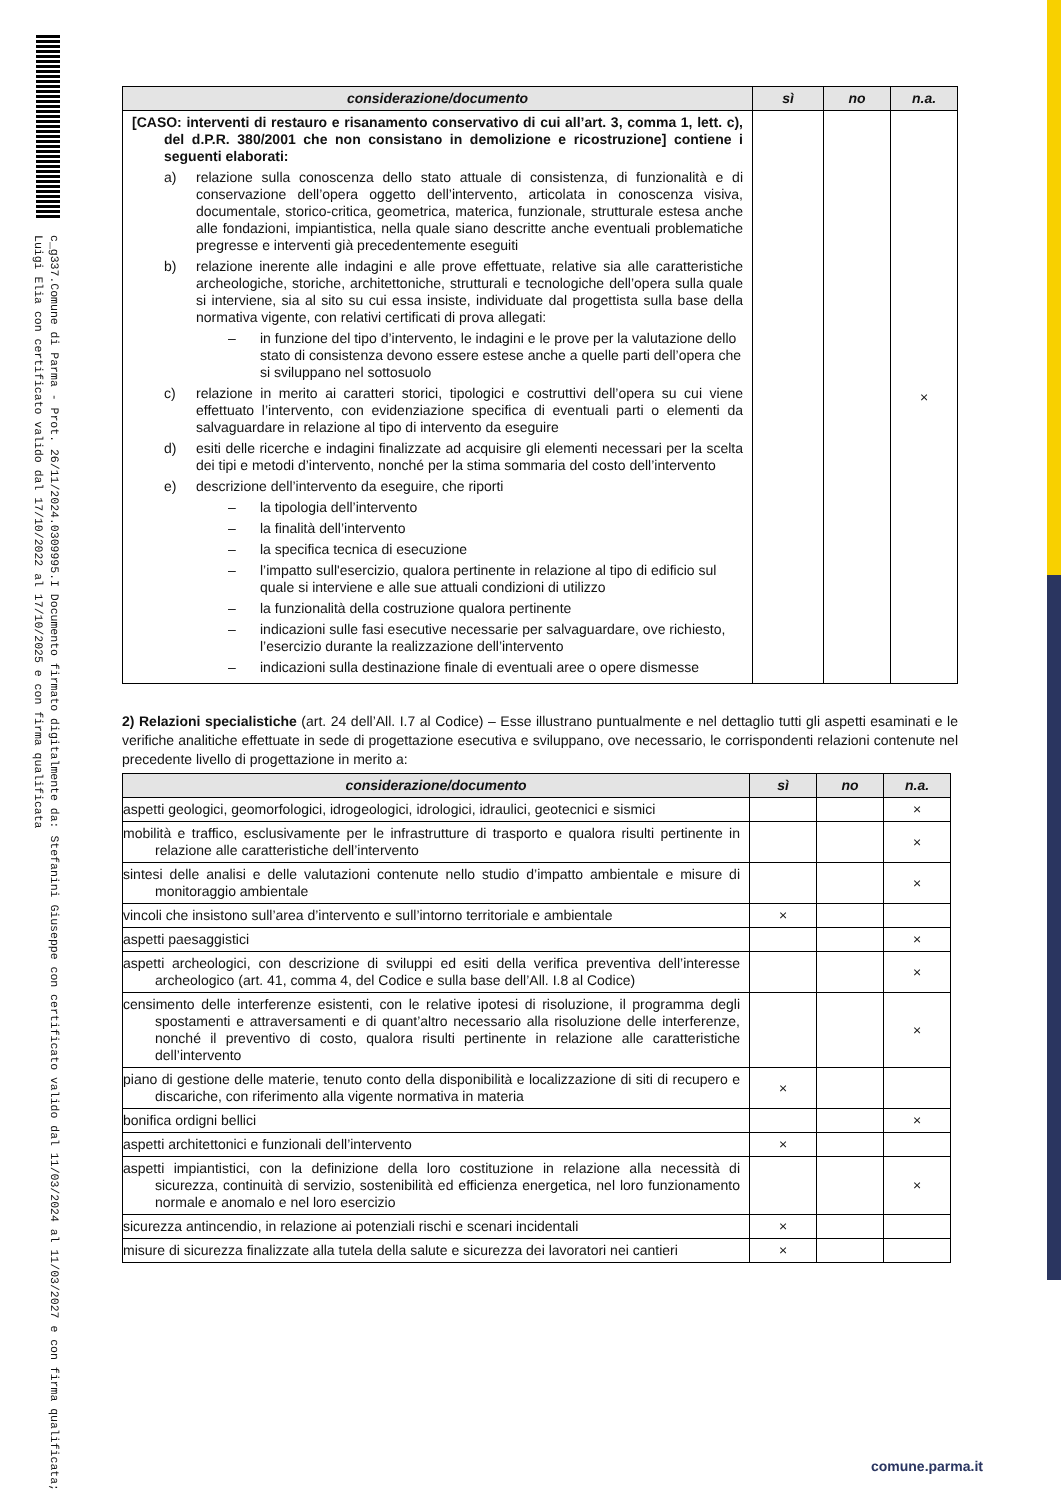c_g337.Comune di Parma - Prot. 26/11/2024.0309995.I Documento firmato digitalmente da: Stefanini Giuseppe con certificato valido dal 11/03/2024 al 11/03/2027 e con firma qualificata; Luigi Elia con certificato valido dal 17/10/2022 al 17/10/2025 e con firma qualificata
| considerazione/documento | sì | no | n.a. |
| --- | --- | --- | --- |
| [CASO: interventi di restauro e risanamento conservativo di cui all’art. 3, comma 1, lett. c), del d.P.R. 380/2001 che non consistano in demolizione e ricostruzione] contiene i seguenti elaborati: a) relazione sulla conoscenza dello stato attuale di consistenza, di funzionalità e di conservazione dell’opera oggetto dell’intervento, articolata in conoscenza visiva, documentale, storico-critica, geometrica, materica, funzionale, strutturale estesa anche alle fondazioni, impiantistica, nella quale siano descritte anche eventuali problematiche pregresse e interventi già precedentemente eseguiti b) relazione inerente alle indagini e alle prove effettuate, relative sia alle caratteristiche archeologiche, storiche, architettoniche, strutturali e tecnologiche dell’opera sulla quale si interviene, sia al sito su cui essa insiste, individuate dal progettista sulla base della normativa vigente, con relativi certificati di prova allegati: – in funzione del tipo d’intervento, le indagini e le prove per la valutazione dello stato di consistenza devono essere estese anche a quelle parti dell’opera che si sviluppano nel sottosuolo c) relazione in merito ai caratteri storici, tipologici e costruttivi dell’opera su cui viene effettuato l’intervento, con evidenziazione specifica di eventuali parti o elementi da salvaguardare in relazione al tipo di intervento da eseguire d) esiti delle ricerche e indagini finalizzate ad acquisire gli elementi necessari per la scelta dei tipi e metodi d’intervento, nonché per la stima sommaria del costo dell’intervento e) descrizione dell’intervento da eseguire, che riporti – la tipologia dell’intervento – la finalità dell’intervento – la specifica tecnica di esecuzione – l’impatto sull'esercizio, qualora pertinente in relazione al tipo di edificio sul quale si interviene e alle sue attuali condizioni di utilizzo – la funzionalità della costruzione qualora pertinente – indicazioni sulle fasi esecutive necessarie per salvaguardare, ove richiesto, l’esercizio durante la realizzazione dell’intervento – indicazioni sulla destinazione finale di eventuali aree o opere dismesse | | | × |
2) Relazioni specialistiche (art. 24 dell’All. I.7 al Codice) – Esse illustrano puntualmente e nel dettaglio tutti gli aspetti esaminati e le verifiche analitiche effettuate in sede di progettazione esecutiva e sviluppano, ove necessario, le corrispondenti relazioni contenute nel precedente livello di progettazione in merito a:
| considerazione/documento | sì | no | n.a. |
| --- | --- | --- | --- |
| aspetti geologici, geomorfologici, idrogeologici, idrologici, idraulici, geotecnici e sismici | | | × |
| mobilità e traffico, esclusivamente per le infrastrutture di trasporto e qualora risulti pertinente in relazione alle caratteristiche dell’intervento | | | × |
| sintesi delle analisi e delle valutazioni contenute nello studio d’impatto ambientale e misure di monitoraggio ambientale | | | × |
| vincoli che insistono sull’area d’intervento e sull’intorno territoriale e ambientale | × | | |
| aspetti paesaggistici | | | × |
| aspetti archeologici, con descrizione di sviluppi ed esiti della verifica preventiva dell’interesse archeologico (art. 41, comma 4, del Codice e sulla base dell’All. I.8 al Codice) | | | × |
| censimento delle interferenze esistenti, con le relative ipotesi di risoluzione, il programma degli spostamenti e attraversamenti e di quant’altro necessario alla risoluzione delle interferenze, nonché il preventivo di costo, qualora risulti pertinente in relazione alle caratteristiche dell’intervento | | | × |
| piano di gestione delle materie, tenuto conto della disponibilità e localizzazione di siti di recupero e discariche, con riferimento alla vigente normativa in materia | × | | |
| bonifica ordigni bellici | | | × |
| aspetti architettonici e funzionali dell’intervento | × | | |
| aspetti impiantistici, con la definizione della loro costituzione in relazione alla necessità di sicurezza, continuità di servizio, sostenibilità ed efficienza energetica, nel loro funzionamento normale e anomalo e nel loro esercizio | | | × |
| sicurezza antincendio, in relazione ai potenziali rischi e scenari incidentali | × | | |
| misure di sicurezza finalizzate alla tutela della salute e sicurezza dei lavoratori nei cantieri | × | | |
comune.parma.it